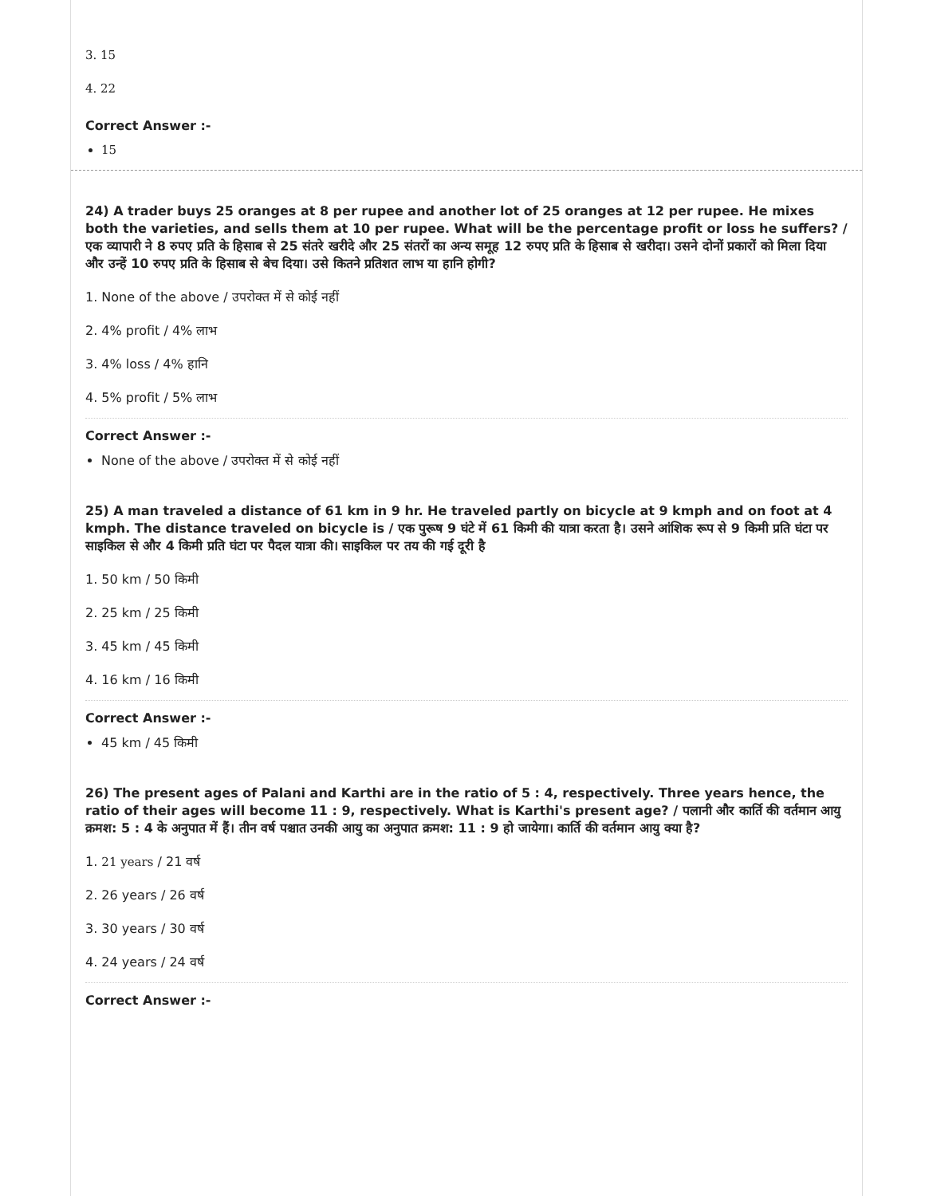3. 15
4. 22
Correct Answer :-
15
24) A trader buys 25 oranges at 8 per rupee and another lot of 25 oranges at 12 per rupee. He mixes both the varieties, and sells them at 10 per rupee. What will be the percentage profit or loss he suffers? / एक व्यापारी ने 8 रुपए प्रति के हिसाब से 25 संतरे खरीदे और 25 संतरों का अन्य समूह 12 रुपए प्रति के हिसाब से खरीदा। उसने दोनों प्रकारों को मिला दिया और उन्हें 10 रुपए प्रति के हिसाब से बेच दिया। उसे कितने प्रतिशत लाभ या हानि होगी?
1. None of the above / उपरोक्त में से कोई नहीं
2. 4% profit / 4% लाभ
3. 4% loss / 4% हानि
4. 5% profit / 5% लाभ
Correct Answer :-
None of the above / उपरोक्त में से कोई नहीं
25) A man traveled a distance of 61 km in 9 hr. He traveled partly on bicycle at 9 kmph and on foot at 4 kmph. The distance traveled on bicycle is / एक पुरूष 9 घंटे में 61 किमी की यात्रा करता है। उसने आंशिक रूप से 9 किमी प्रति घंटा पर साइकिल से और 4 किमी प्रति घंटा पर पैदल यात्रा की। साइकिल पर तय की गई दूरी है
1. 50 km / 50 किमी
2. 25 km / 25 किमी
3. 45 km / 45 किमी
4. 16 km / 16 किमी
Correct Answer :-
45 km / 45 किमी
26) The present ages of Palani and Karthi are in the ratio of 5 : 4, respectively. Three years hence, the ratio of their ages will become 11 : 9, respectively. What is Karthi's present age? / पलानी और कार्ति की वर्तमान आयु क्रमश: 5 : 4 के अनुपात में हैं। तीन वर्ष पश्चात उनकी आयु का अनुपात क्रमश: 11 : 9 हो जायेगा। कार्ति की वर्तमान आयु क्या है?
1. 21 years / 21 वर्ष
2. 26 years / 26 वर्ष
3. 30 years / 30 वर्ष
4. 24 years / 24 वर्ष
Correct Answer :-